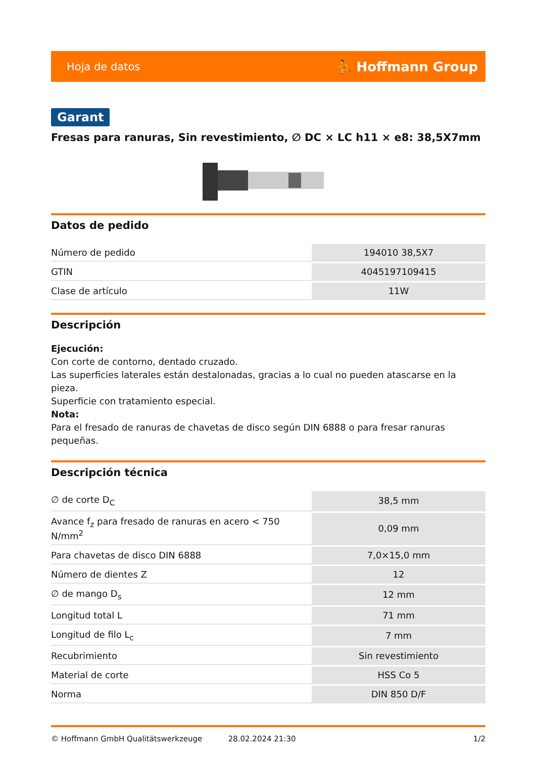Hoja de datos ⛹ Hoffmann Group
Garant
Fresas para ranuras, Sin revestimiento, ∅ DC × LC h11 × e8: 38,5X7mm
Datos de pedido
| Número de pedido | 194010 38,5X7 |
| GTIN | 4045197109415 |
| Clase de artículo | 11W |
Descripción
Ejecución:
Con corte de contorno, dentado cruzado.
Las superficies laterales están destalonadas, gracias a lo cual no pueden atascarse en la pieza.
Superficie con tratamiento especial.
Nota:
Para el fresado de ranuras de chavetas de disco según DIN 6888 o para fresar ranuras pequeñas.
Descripción técnica
| ∅ de corte D<sub>C</sub> | 38,5 mm |
| Avance f<sub>z</sub> para fresado de ranuras en acero < 750 N/mm<sup>2</sup> | 0,09 mm |
| Para chavetas de disco DIN 6888 | 7,0×15,0 mm |
| Número de dientes Z | 12 |
| ∅ de mango D<sub>s</sub> | 12 mm |
| Longitud total L | 71 mm |
| Longitud de filo L<sub>c</sub> | 7 mm |
| Recubrimiento | Sin revestimiento |
| Material de corte | HSS Co 5 |
| Norma | DIN 850 D/F |
© Hoffmann GmbH Qualitätswerkzeuge 28.02.2024 21:30 1/2